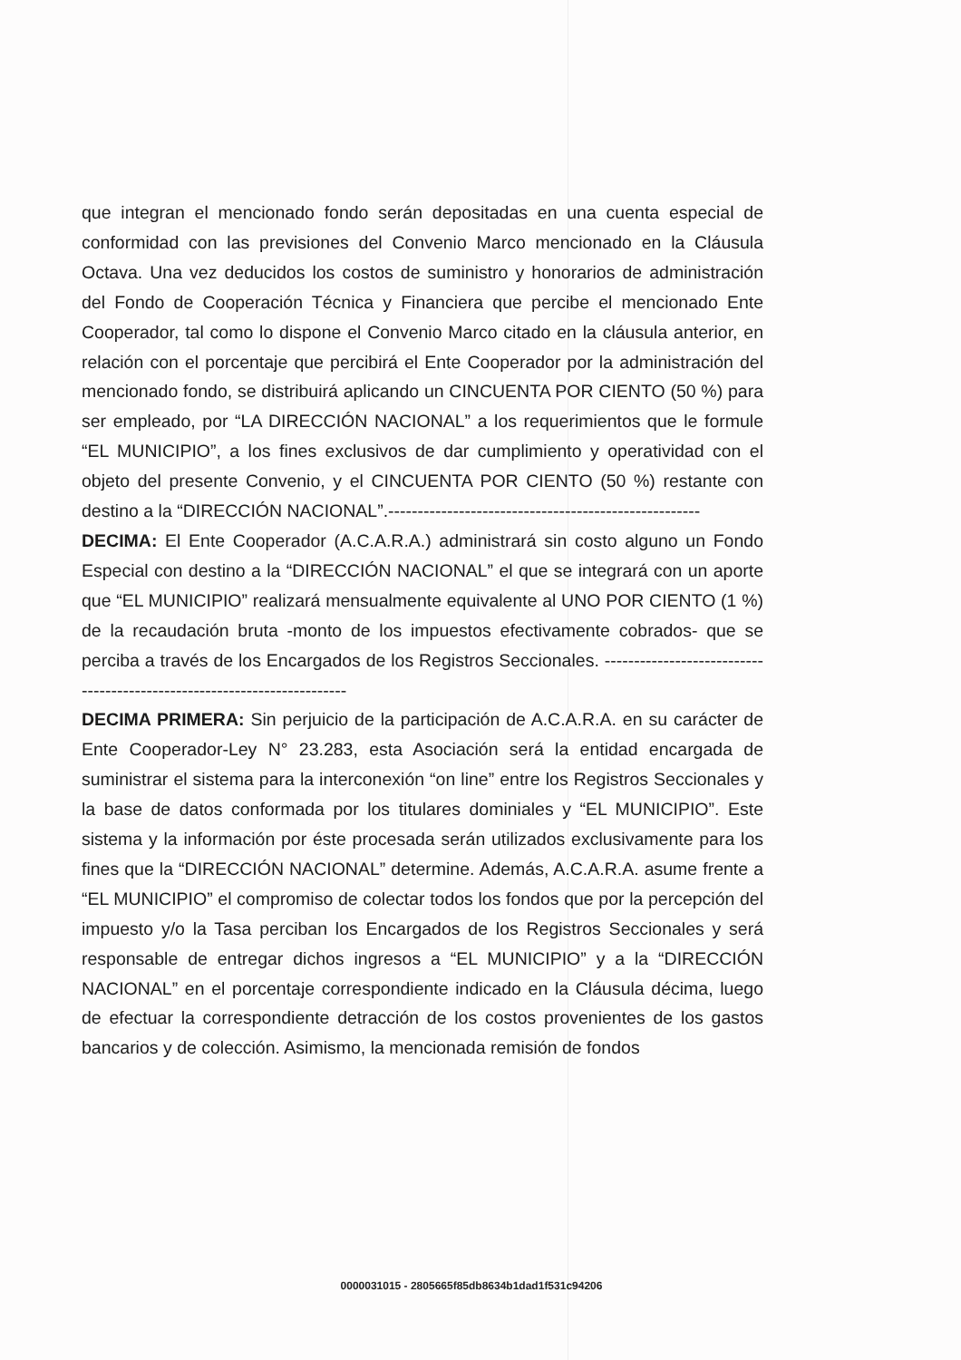que integran el mencionado fondo serán depositadas en una cuenta especial de conformidad con las previsiones del Convenio Marco mencionado en la Cláusula Octava. Una vez deducidos los costos de suministro y honorarios de administración del Fondo de Cooperación Técnica y Financiera que percibe el mencionado Ente Cooperador, tal como lo dispone el Convenio Marco citado en la cláusula anterior, en relación con el porcentaje que percibirá el Ente Cooperador por la administración del mencionado fondo, se distribuirá aplicando un CINCUENTA POR CIENTO (50 %) para ser empleado, por “LA DIRECCIÓN NACIONAL” a los requerimientos que le formule “EL MUNICIPIO”, a los fines exclusivos de dar cumplimiento y operatividad con el objeto del presente Convenio, y el CINCUENTA POR CIENTO (50 %) restante con destino a la “DIRECCIÓN NACIONAL”.-----------------------------------------------------
DECIMA: El Ente Cooperador (A.C.A.R.A.) administrará sin costo alguno un Fondo Especial con destino a la “DIRECCIÓN NACIONAL” el que se integrará con un aporte que “EL MUNICIPIO” realizará mensualmente equivalente al UNO POR CIENTO (1 %) de la recaudación bruta -monto de los impuestos efectivamente cobrados- que se perciba a través de los Encargados de los Registros Seccionales. ------------------------------------------------------------------------
DECIMA PRIMERA: Sin perjuicio de la participación de A.C.A.R.A. en su carácter de Ente Cooperador-Ley N° 23.283, esta Asociación será la entidad encargada de suministrar el sistema para la interconexión “on line” entre los Registros Seccionales y la base de datos conformada por los titulares dominiales y “EL MUNICIPIO”. Este sistema y la información por éste procesada serán utilizados exclusivamente para los fines que la “DIRECCIÓN NACIONAL” determine. Además, A.C.A.R.A. asume frente a “EL MUNICIPIO” el compromiso de colectar todos los fondos que por la percepción del impuesto y/o la Tasa perciban los Encargados de los Registros Seccionales y será responsable de entregar dichos ingresos a “EL MUNICIPIO” y a la “DIRECCIÓN NACIONAL” en el porcentaje correspondiente indicado en la Cláusula décima, luego de efectuar la correspondiente detracción de los costos provenientes de los gastos bancarios y de colección. Asimismo, la mencionada remisión de fondos
0000031015 - 2805665f85db8634b1dad1f531c94206